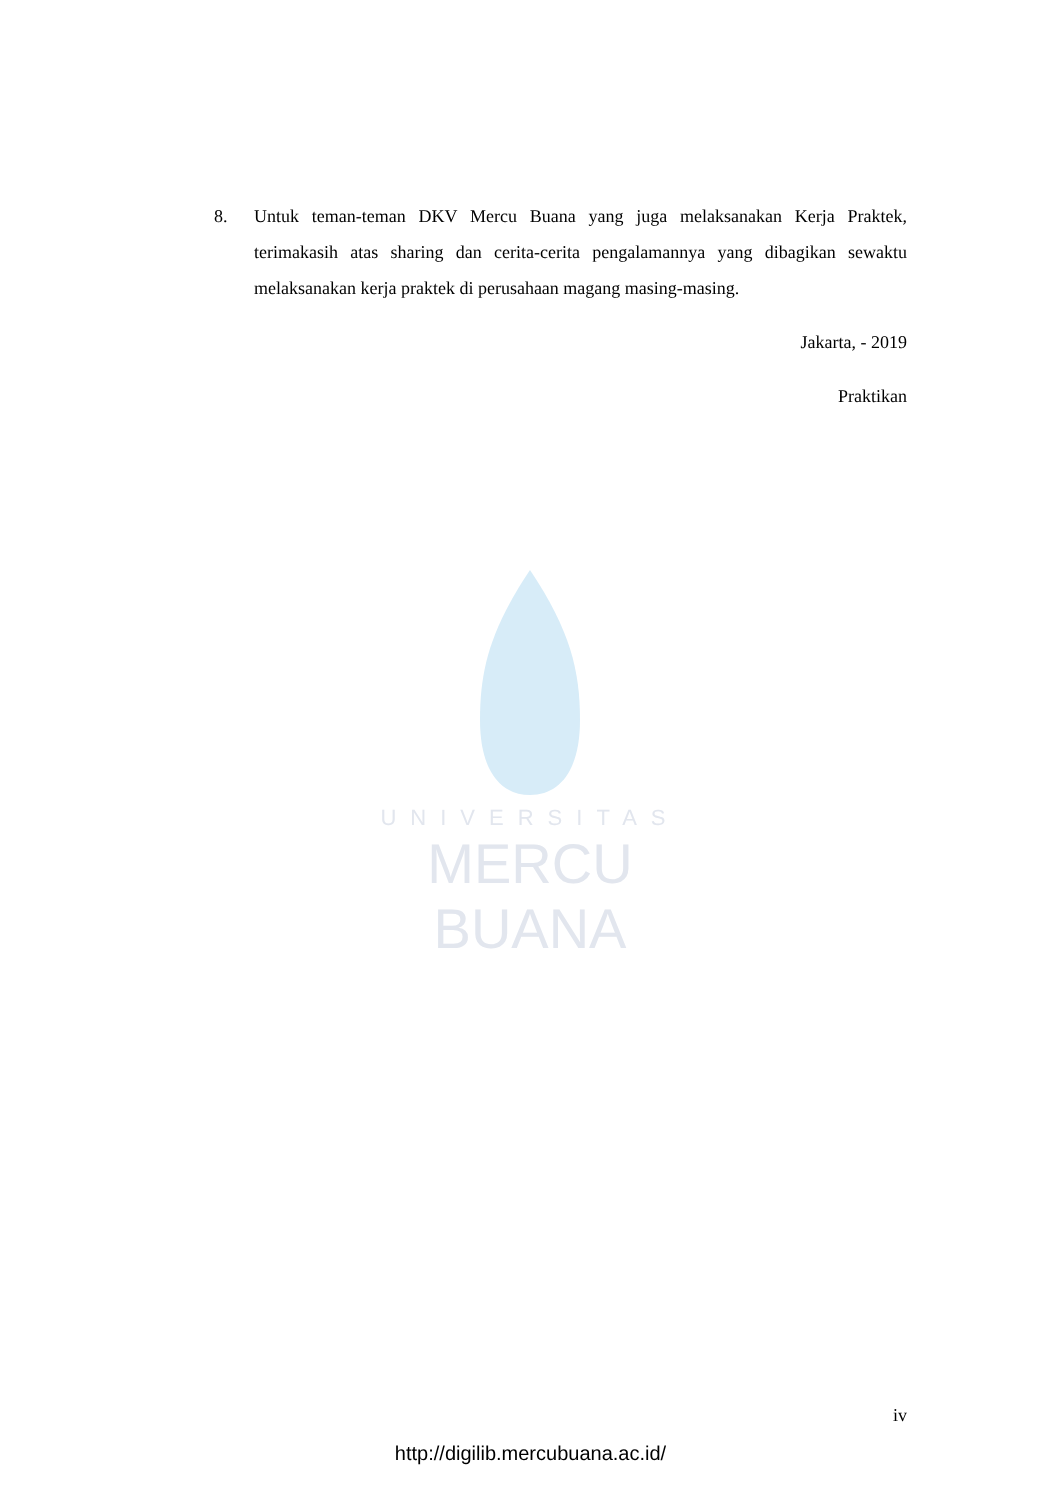UNIVERSITAS
MERCU BUANA
8. Untuk teman-teman DKV Mercu Buana yang juga melaksanakan Kerja Praktek, terimakasih atas sharing dan cerita-cerita pengalamannya yang dibagikan sewaktu melaksanakan kerja praktek di perusahaan magang masing-masing.
Jakarta, - 2019
Praktikan
iv
http://digilib.mercubuana.ac.id/